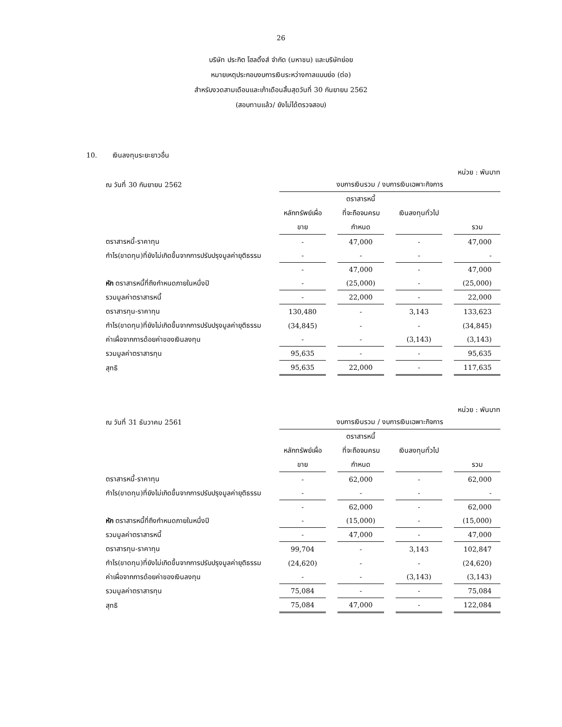26
บริษัท ประกิต โฮลดิ้งส์ จำกัด (มหาชน) และบริษัทย่อย
หมายเหตุประกอบงบการเงินระหว่างกาลแบบย่อ (ต่อ)
สำหรับงวดสามเดือนและเก้าเดือนสิ้นสุดวันที่ 30 กันยายน 2562
(สอบทานแล้ว/ ยังไม่ได้ตรวจสอบ)
10. เงินลงทุนระยะยาวอื่น
หน่วย : พันบาท
| ณ วันที่ 30 กันยายน 2562 | งบการเงินรวม / งบการเงินเฉพาะกิจการ | | | | | | |
| | | | ตราสารหนี้ | | | | |
| | หลักทรัพย์เผื่อ | | ที่จะถือจนครบ | | เงินลงทุนทั่วไป | | |
| | ขาย | | กำหนด | | | | รวม |
| ตราสารหนี้-ราคาทุน | - | | 47,000 | | - | | 47,000 |
| กำไร(ขาดทุน)ที่ยังไม่เกิดขึ้นจากการปรับปรุงมูลค่ายุติธรรม | - | | - | | - | | - |
| | - | | 47,000 | | - | | 47,000 |
| หัก ตราสารหนี้ที่ถึงกำหนดภายในหนึ่งปี | - | | (25,000) | | - | | (25,000) |
| รวมมูลค่าตราสารหนี้ | - | | 22,000 | | - | | 22,000 |
| ตราสารทุน-ราคาทุน | 130,480 | | - | | 3,143 | | 133,623 |
| กำไร(ขาดทุน)ที่ยังไม่เกิดขึ้นจากการปรับปรุงมูลค่ายุติธรรม | (34,845) | | - | | - | | (34,845) |
| ค่าเผื่อจากการด้อยค่าของเงินลงทุน | - | | - | | (3,143) | | (3,143) |
| รวมมูลค่าตราสารทุน | 95,635 | | - | | - | | 95,635 |
| สุทธิ | 95,635 | | 22,000 | | - | | 117,635 |
หน่วย : พันบาท
| ณ วันที่ 31 ธันวาคม 2561 | งบการเงินรวม / งบการเงินเฉพาะกิจการ | | | | | | |
| | | | ตราสารหนี้ | | | | |
| | หลักทรัพย์เผื่อ | | ที่จะถือจนครบ | | เงินลงทุนทั่วไป | | |
| | ขาย | | กำหนด | | | | รวม |
| ตราสารหนี้-ราคาทุน | - | | 62,000 | | - | | 62,000 |
| กำไร(ขาดทุน)ที่ยังไม่เกิดขึ้นจากการปรับปรุงมูลค่ายุติธรรม | - | | - | | - | | - |
| | - | | 62,000 | | - | | 62,000 |
| หัก ตราสารหนี้ที่ถึงกำหนดภายในหนึ่งปี | - | | (15,000) | | - | | (15,000) |
| รวมมูลค่าตราสารหนี้ | - | | 47,000 | | - | | 47,000 |
| ตราสารทุน-ราคาทุน | 99,704 | | - | | 3,143 | | 102,847 |
| กำไร(ขาดทุน)ที่ยังไม่เกิดขึ้นจากการปรับปรุงมูลค่ายุติธรรม | (24,620) | | - | | - | | (24,620) |
| ค่าเผื่อจากการด้อยค่าของเงินลงทุน | - | | - | | (3,143) | | (3,143) |
| รวมมูลค่าตราสารทุน | 75,084 | | - | | - | | 75,084 |
| สุทธิ | 75,084 | | 47,000 | | - | | 122,084 |